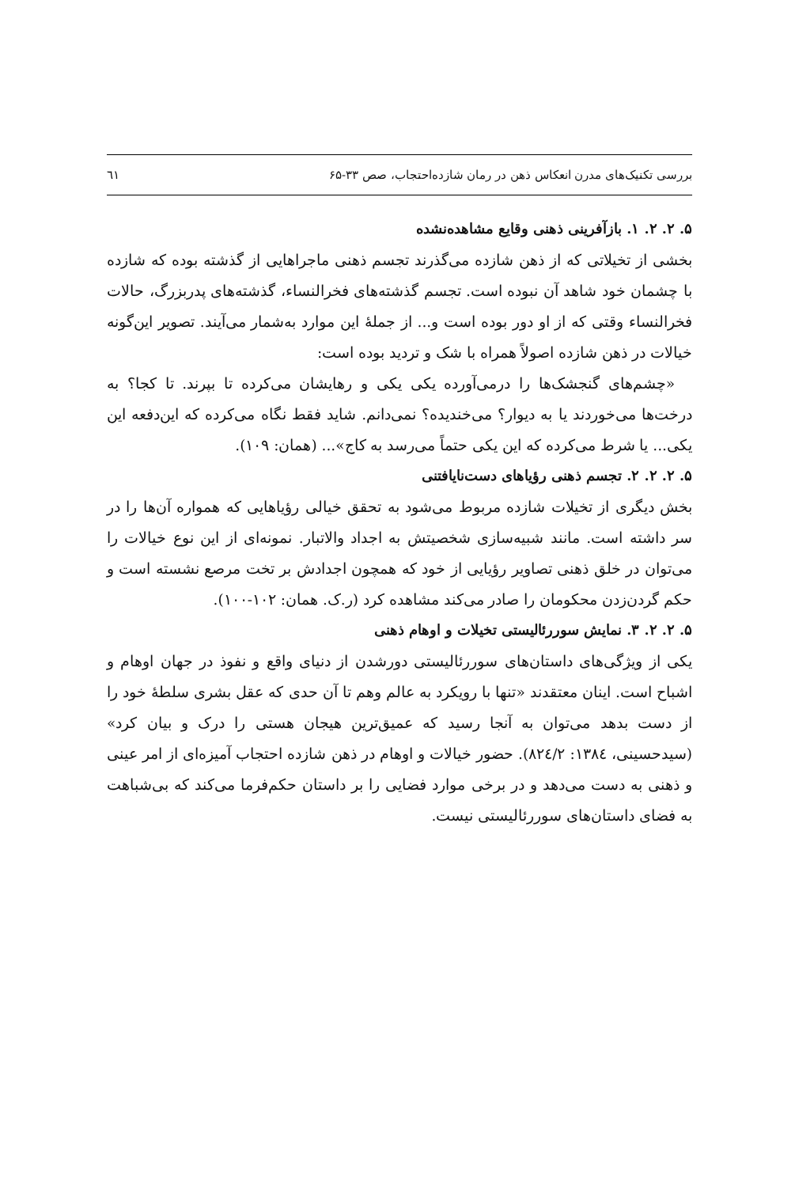بررسی تکنیک‌های مدرن انعکاس ذهن در رمان شازده‌احتجاب، صص ۳۳-۶۵ ٦١
۵. ۲. ۲. ۱. بازآفرینی ذهنی وقایع مشاهده‌نشده
بخشی از تخیلاتی که از ذهن شازده می‌گذرند تجسم ذهنی ماجراهایی از گذشته بوده که شازده با چشمان خود شاهد آن نبوده است. تجسم گذشته‌های فخرالنساء، گذشته‌های پدربزرگ، حالات فخرالنساء وقتی که از او دور بوده است و... از جملهٔ این موارد به‌شمار می‌آیند. تصویر این‌گونه خیالات در ذهن شازده اصولاً همراه با شک و تردید بوده است:
«چشم‌های گنجشک‌ها را درمی‌آورده یکی یکی و رهایشان می‌کرده تا بپرند. تا کجا؟ به درخت‌ها می‌خوردند یا به دیوار؟ می‌خندیده؟ نمی‌دانم. شاید فقط نگاه می‌کرده که این‌دفعه این یکی... یا شرط می‌کرده که این یکی حتماً می‌رسد به کاج»... (همان: ۱۰۹).
۵. ۲. ۲. ۲. تجسم ذهنی رؤیاهای دست‌نایافتنی
بخش دیگری از تخیلات شازده مربوط می‌شود به تحقق خیالی رؤیاهایی که همواره آن‌ها را در سر داشته است. مانند شبیه‌سازی شخصیتش به اجداد والاتبار. نمونه‌ای از این نوع خیالات را می‌توان در خلق ذهنی تصاویر رؤیایی از خود که همچون اجدادش بر تخت مرصع نشسته است و حکم گردن‌زدن محکومان را صادر می‌کند مشاهده کرد (ر.ک. همان: ۱۰۲-۱۰۰).
۵. ۲. ۲. ۳. نمایش سوررئالیستی تخیلات و اوهام ذهنی
یکی از ویژگی‌های داستان‌های سوررئالیستی دورشدن از دنیای واقع و نفوذ در جهان اوهام و اشباح است. اینان معتقدند «تنها با رویکرد به عالم وهم تا آن حدی که عقل بشری سلطهٔ خود را از دست بدهد می‌توان به آنجا رسید که عمیق‌ترین هیجان هستی را درک و بیان کرد» (سیدحسینی، ۱۳۸٤: ۸۲٤/۲). حضور خیالات و اوهام در ذهن شازده احتجاب آمیزه‌ای از امر عینی و ذهنی به دست می‌دهد و در برخی موارد فضایی را بر داستان حکم‌فرما می‌کند که بی‌شباهت به فضای داستان‌های سوررئالیستی نیست.